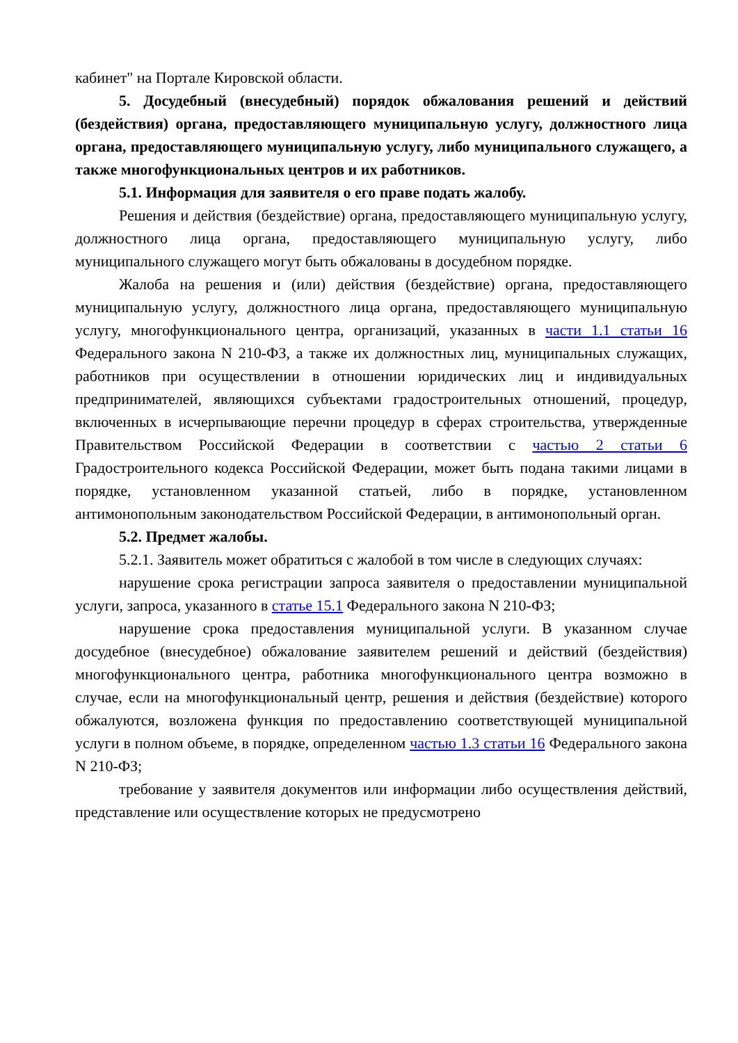кабинет" на Портале Кировской области.
5. Досудебный (внесудебный) порядок обжалования решений и действий (бездействия) органа, предоставляющего муниципальную услугу, должностного лица органа, предоставляющего муниципальную услугу, либо муниципального служащего, а также многофункциональных центров и их работников.
5.1. Информация для заявителя о его праве подать жалобу.
Решения и действия (бездействие) органа, предоставляющего муниципальную услугу, должностного лица органа, предоставляющего муниципальную услугу, либо муниципального служащего могут быть обжалованы в досудебном порядке.
Жалоба на решения и (или) действия (бездействие) органа, предоставляющего муниципальную услугу, должностного лица органа, предоставляющего муниципальную услугу, многофункционального центра, организаций, указанных в части 1.1 статьи 16 Федерального закона N 210-ФЗ, а также их должностных лиц, муниципальных служащих, работников при осуществлении в отношении юридических лиц и индивидуальных предпринимателей, являющихся субъектами градостроительных отношений, процедур, включенных в исчерпывающие перечни процедур в сферах строительства, утвержденные Правительством Российской Федерации в соответствии с частью 2 статьи 6 Градостроительного кодекса Российской Федерации, может быть подана такими лицами в порядке, установленном указанной статьей, либо в порядке, установленном антимонопольным законодательством Российской Федерации, в антимонопольный орган.
5.2. Предмет жалобы.
5.2.1. Заявитель может обратиться с жалобой в том числе в следующих случаях:
нарушение срока регистрации запроса заявителя о предоставлении муниципальной услуги, запроса, указанного в статье 15.1 Федерального закона N 210-ФЗ;
нарушение срока предоставления муниципальной услуги. В указанном случае досудебное (внесудебное) обжалование заявителем решений и действий (бездействия) многофункционального центра, работника многофункционального центра возможно в случае, если на многофункциональный центр, решения и действия (бездействие) которого обжалуются, возложена функция по предоставлению соответствующей муниципальной услуги в полном объеме, в порядке, определенном частью 1.3 статьи 16 Федерального закона N 210-ФЗ;
требование у заявителя документов или информации либо осуществления действий, представление или осуществление которых не предусмотрено